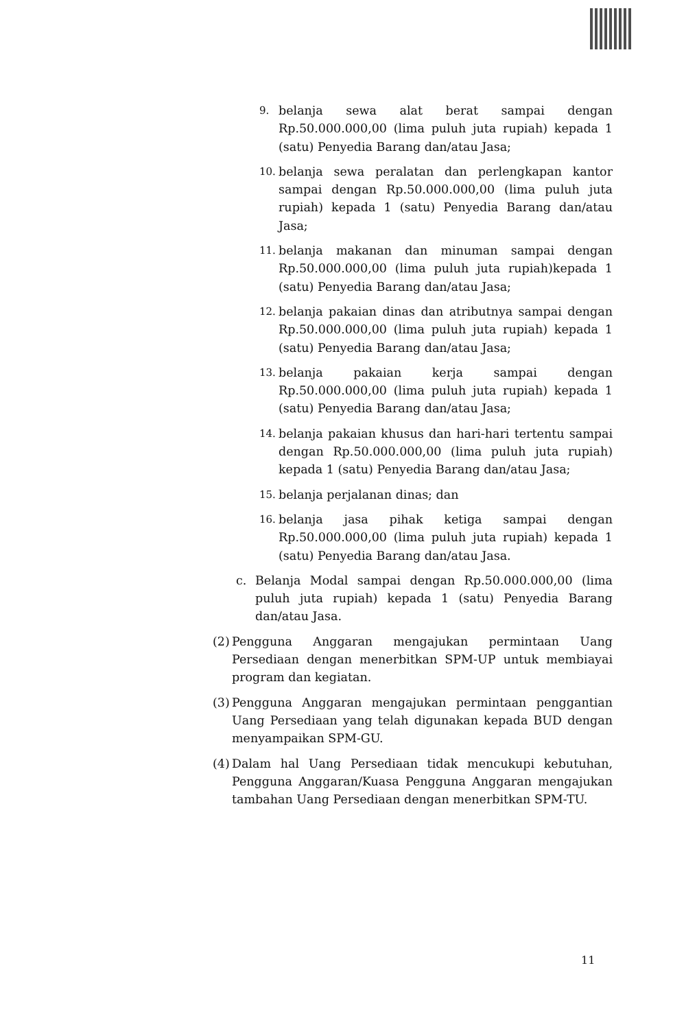9. belanja sewa alat berat sampai dengan Rp.50.000.000,00 (lima puluh juta rupiah) kepada 1 (satu) Penyedia Barang dan/atau Jasa;
10. belanja sewa peralatan dan perlengkapan kantor sampai dengan Rp.50.000.000,00 (lima puluh juta rupiah) kepada 1 (satu) Penyedia Barang dan/atau Jasa;
11. belanja makanan dan minuman sampai dengan Rp.50.000.000,00 (lima puluh juta rupiah)kepada 1 (satu) Penyedia Barang dan/atau Jasa;
12. belanja pakaian dinas dan atributnya sampai dengan Rp.50.000.000,00 (lima puluh juta rupiah) kepada 1 (satu) Penyedia Barang dan/atau Jasa;
13. belanja pakaian kerja sampai dengan Rp.50.000.000,00 (lima puluh juta rupiah) kepada 1 (satu) Penyedia Barang dan/atau Jasa;
14. belanja pakaian khusus dan hari-hari tertentu sampai dengan Rp.50.000.000,00 (lima puluh juta rupiah) kepada 1 (satu) Penyedia Barang dan/atau Jasa;
15. belanja perjalanan dinas; dan
16. belanja jasa pihak ketiga sampai dengan Rp.50.000.000,00 (lima puluh juta rupiah) kepada 1 (satu) Penyedia Barang dan/atau Jasa.
c. Belanja Modal sampai dengan Rp.50.000.000,00 (lima puluh juta rupiah) kepada 1 (satu) Penyedia Barang dan/atau Jasa.
(2) Pengguna Anggaran mengajukan permintaan Uang Persediaan dengan menerbitkan SPM-UP untuk membiayai program dan kegiatan.
(3) Pengguna Anggaran mengajukan permintaan penggantian Uang Persediaan yang telah digunakan kepada BUD dengan menyampaikan SPM-GU.
(4) Dalam hal Uang Persediaan tidak mencukupi kebutuhan, Pengguna Anggaran/Kuasa Pengguna Anggaran mengajukan tambahan Uang Persediaan dengan menerbitkan SPM-TU.
11